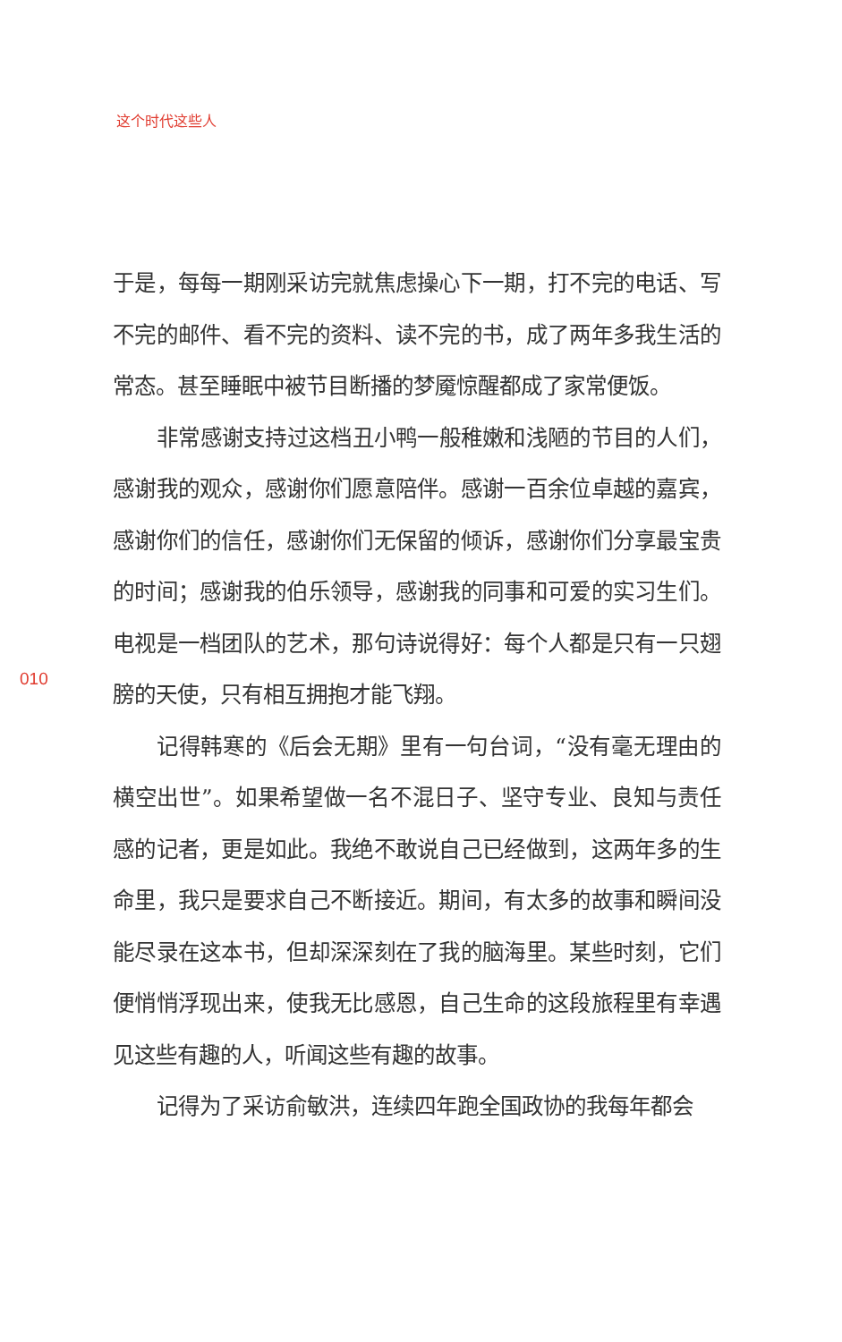这个时代这些人
于是，每每一期刚采访完就焦虑操心下一期，打不完的电话、写不完的邮件、看不完的资料、读不完的书，成了两年多我生活的常态。甚至睡眠中被节目断播的梦魇惊醒都成了家常便饭。
非常感谢支持过这档丑小鸭一般稚嫩和浅陋的节目的人们，感谢我的观众，感谢你们愿意陪伴。感谢一百余位卓越的嘉宾，感谢你们的信任，感谢你们无保留的倾诉，感谢你们分享最宝贵的时间；感谢我的伯乐领导，感谢我的同事和可爱的实习生们。电视是一档团队的艺术，那句诗说得好：每个人都是只有一只翅膀的天使，只有相互拥抱才能飞翔。
记得韩寒的《后会无期》里有一句台词，“没有毫无理由的横空出世”。如果希望做一名不混日子、坚守专业、良知与责任感的记者，更是如此。我绝不敢说自己已经做到，这两年多的生命里，我只是要求自己不断接近。期间，有太多的故事和瞬间没能尽录在这本书，但却深深刻在了我的脑海里。某些时刻，它们便悄悄浮现出来，使我无比感恩，自己生命的这段旅程里有幸遇见这些有趣的人，听闻这些有趣的故事。
记得为了采访俞敏洪，连续四年跑全国政协的我每年都会
010